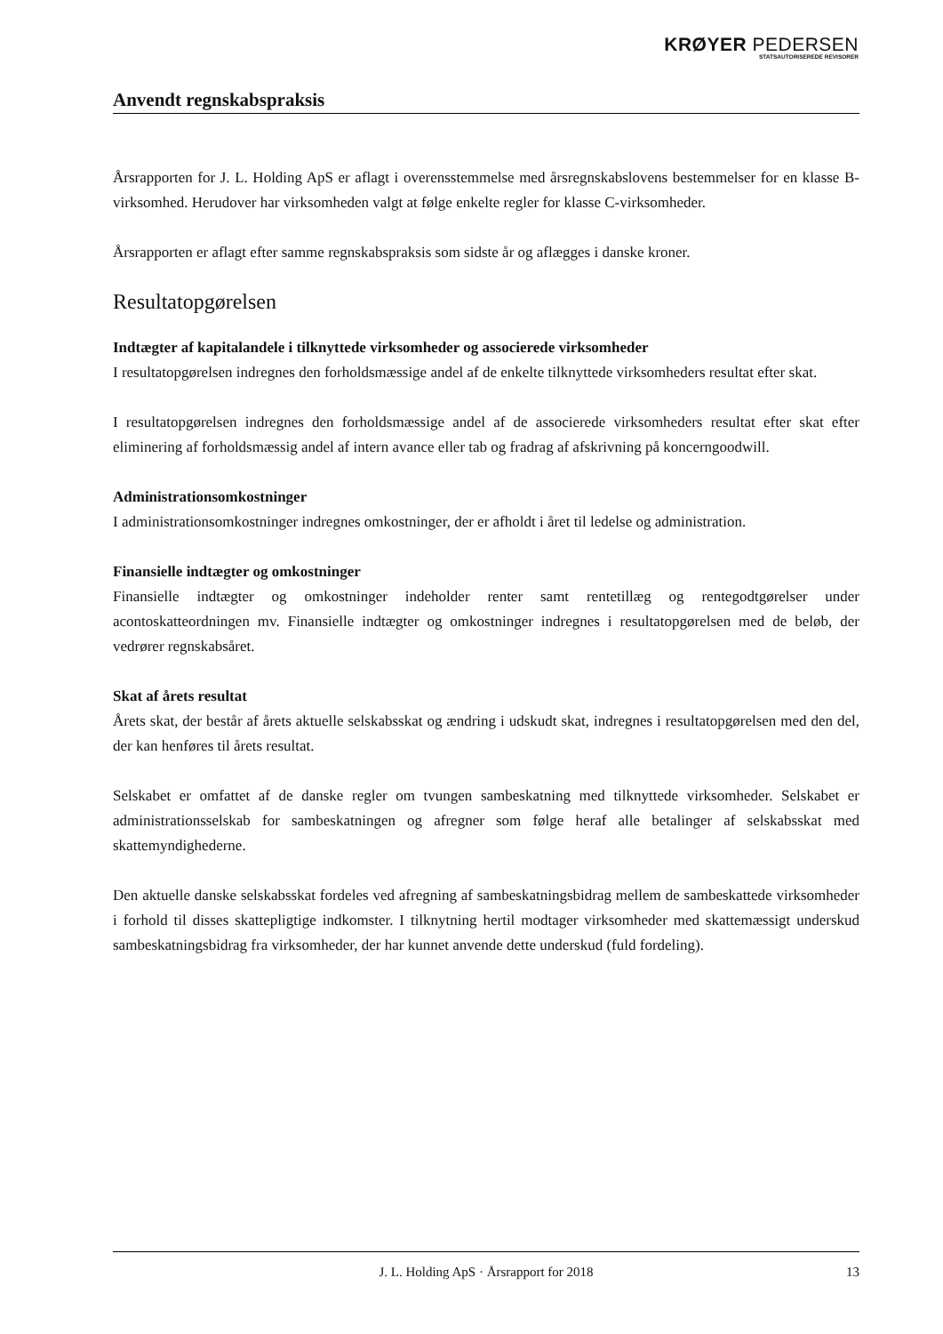KRØYER PEDERSEN
STATSAUTORISEREDE REVISORER
Anvendt regnskabspraksis
Årsrapporten for J. L. Holding ApS er aflagt i overensstemmelse med årsregnskabslovens bestemmelser for en klasse B-virksomhed. Herudover har virksomheden valgt at følge enkelte regler for klasse C-virksomheder.
Årsrapporten er aflagt efter samme regnskabspraksis som sidste år og aflægges i danske kroner.
Resultatopgørelsen
Indtægter af kapitalandele i tilknyttede virksomheder og associerede virksomheder
I resultatopgørelsen indregnes den forholdsmæssige andel af de enkelte tilknyttede virksomheders resultat efter skat.
I resultatopgørelsen indregnes den forholdsmæssige andel af de associerede virksomheders resultat efter skat efter eliminering af forholdsmæssig andel af intern avance eller tab og fradrag af afskrivning på koncerngoodwill.
Administrationsomkostninger
I administrationsomkostninger indregnes omkostninger, der er afholdt i året til ledelse og administration.
Finansielle indtægter og omkostninger
Finansielle indtægter og omkostninger indeholder renter samt rentetillæg og rentegodtgørelser under acontoskatteordningen mv. Finansielle indtægter og omkostninger indregnes i resultatopgørelsen med de beløb, der vedrører regnskabsåret.
Skat af årets resultat
Årets skat, der består af årets aktuelle selskabsskat og ændring i udskudt skat, indregnes i resultatopgørelsen med den del, der kan henføres til årets resultat.
Selskabet er omfattet af de danske regler om tvungen sambeskatning med tilknyttede virksomheder. Selskabet er administrationsselskab for sambeskatningen og afregner som følge heraf alle betalinger af selskabsskat med skattemyndighederne.
Den aktuelle danske selskabsskat fordeles ved afregning af sambeskatningsbidrag mellem de sambeskattede virksomheder i forhold til disses skattepligtige indkomster. I tilknytning hertil modtager virksomheder med skattemæssigt underskud sambeskatningsbidrag fra virksomheder, der har kunnet anvende dette underskud (fuld fordeling).
J. L. Holding ApS · Årsrapport for 2018 13